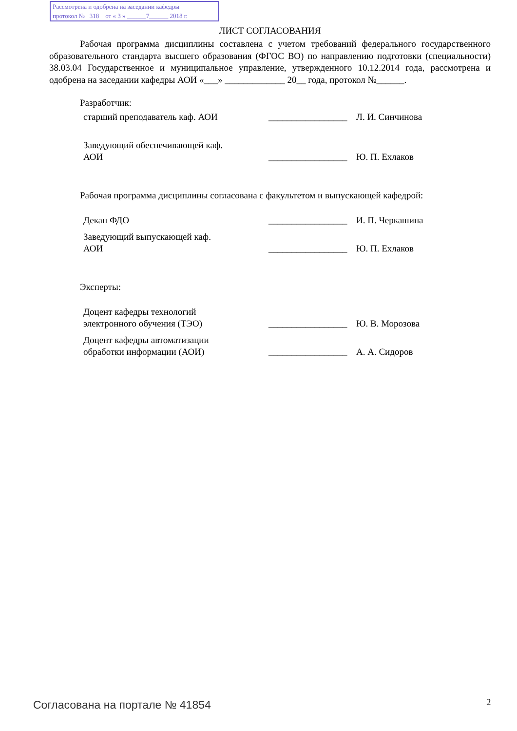Рассмотрена и одобрена на заседании кафедры
протокол № 318 от « 3 » ______7______ 2018 г.
ЛИСТ СОГЛАСОВАНИЯ
Рабочая программа дисциплины составлена с учетом требований федерального государственного образовательного стандарта высшего образования (ФГОС ВО) по направлению подготовки (специальности) 38.03.04 Государственное и муниципальное управление, утвержденного 10.12.2014 года, рассмотрена и одобрена на заседании кафедры АОИ «___» _____________ 20__ года, протокол №______.
Разработчик:
старший преподаватель каф. АОИ
_________________
Л. И. Синчинова
Заведующий обеспечивающей каф.
АОИ
_________________
Ю. П. Ехлаков
Рабочая программа дисциплины согласована с факультетом и выпускающей кафедрой:
Декан ФДО
_________________
И. П. Черкашина
Заведующий выпускающей каф.
АОИ
_________________
Ю. П. Ехлаков
Эксперты:
Доцент кафедры технологий
электронного обучения (ТЭО)
_________________
Ю. В. Морозова
Доцент кафедры автоматизации
обработки информации (АОИ)
_________________
А. А. Сидоров
Согласована на портале № 41854 2